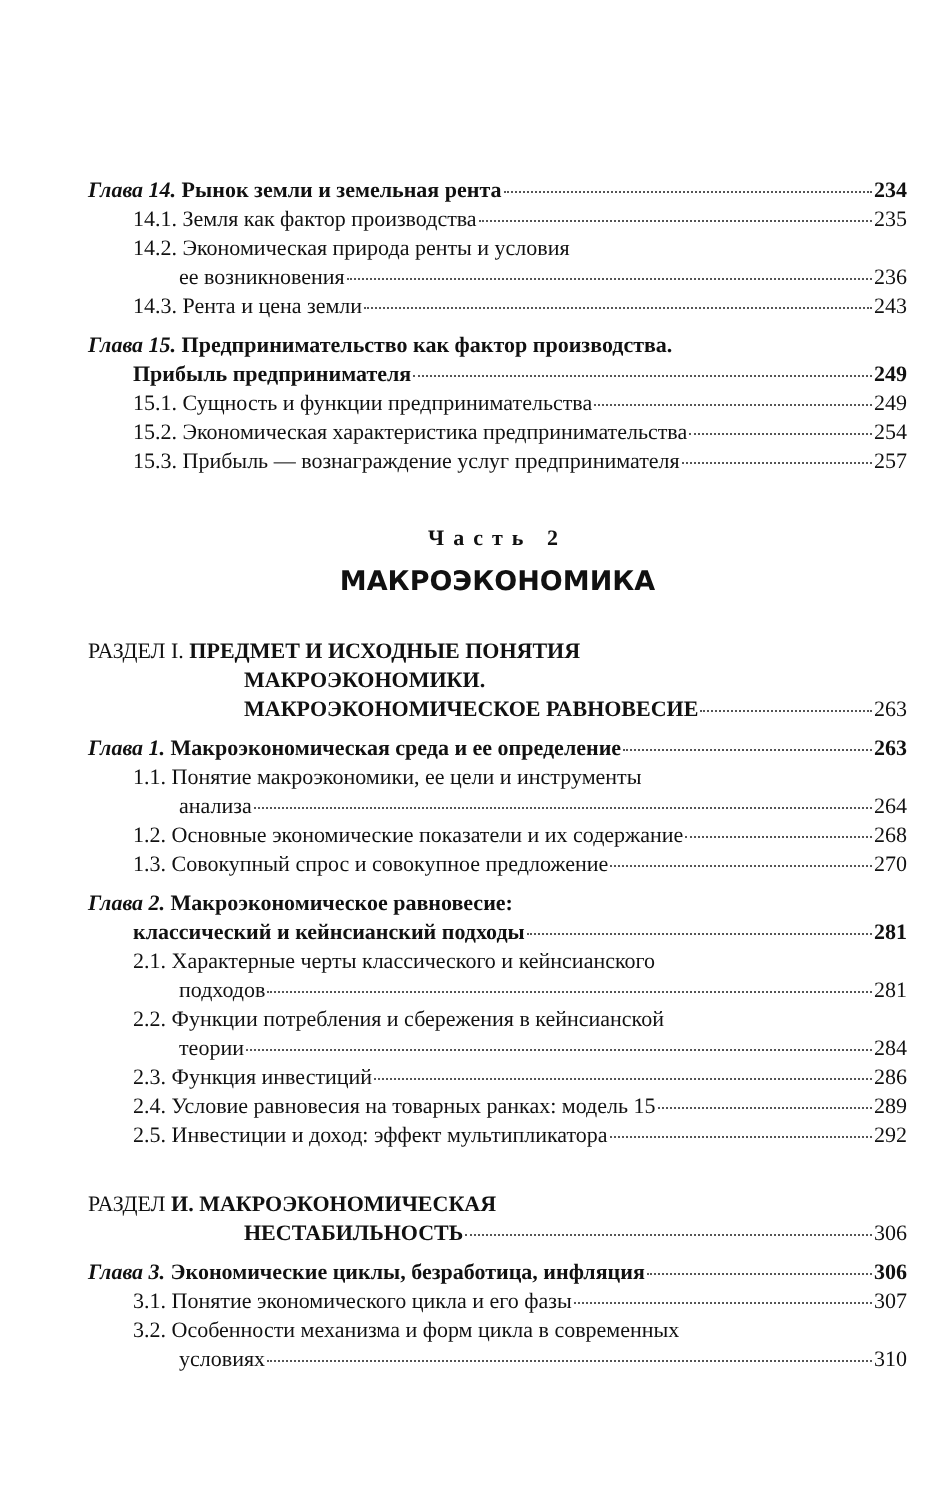Глава 14. Рынок земли и земельная рента 234
14.1. Земля как фактор производства 235
14.2. Экономическая природа ренты и условия
ее возникновения 236
14.3. Рента и цена земли 243
Глава 15. Предпринимательство как фактор производства.
Прибыль предпринимателя 249
15.1. Сущность и функции предпринимательства 249
15.2. Экономическая характеристика предпринимательства 254
15.3. Прибыль — вознаграждение услуг предпринимателя 257
Часть 2
МАКРОЭКОНОМИКА
РАЗДЕЛ I. ПРЕДМЕТ И ИСХОДНЫЕ ПОНЯТИЯ
МАКРОЭКОНОМИКИ.
МАКРОЭКОНОМИЧЕСКОЕ РАВНОВЕСИЕ 263
Глава 1. Макроэкономическая среда и ее определение 263
1.1. Понятие макроэкономики, ее цели и инструменты
анализа 264
1.2. Основные экономические показатели и их содержание 268
1.3. Совокупный спрос и совокупное предложение 270
Глава 2. Макроэкономическое равновесие:
классический и кейнсианский подходы 281
2.1. Характерные черты классического и кейнсианского
подходов 281
2.2. Функции потребления и сбережения в кейнсианской
теории 284
2.3. Функция инвестиций 286
2.4. Условие равновесия на товарных ранках: модель 15 289
2.5. Инвестиции и доход: эффект мультипликатора 292
РАЗДЕЛ И. МАКРОЭКОНОМИЧЕСКАЯ
НЕСТАБИЛЬНОСТЬ 306
Глава 3. Экономические циклы, безработица, инфляция 306
3.1. Понятие экономического цикла и его фазы 307
3.2. Особенности механизма и форм цикла в современных
условиях 310